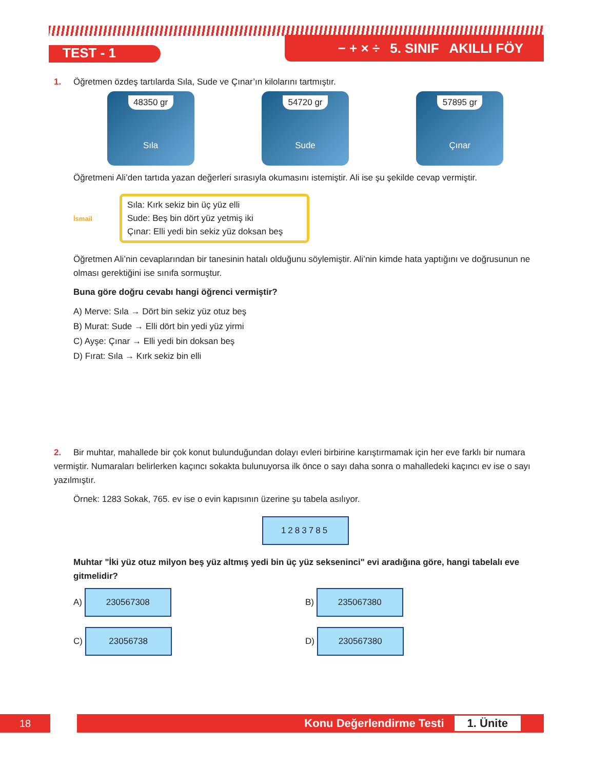TEST - 1
− + × ÷ 5. SINIF AKILLI FÖY
1. Öğretmen özdeş tartılarda Sıla, Sude ve Çınar’ın kilolarını tartmıştır.
48350 gr
Sıla
54720 gr
Sude
57895 gr
Çınar
Öğretmeni Ali’den tartıda yazan değerleri sırasıyla okumasını istemiştir. Ali ise şu şekilde cevap vermiştir.
İsmail
Sıla: Kırk sekiz bin üç yüz elli
Sude: Beş bin dört yüz yetmiş iki
Çınar: Elli yedi bin sekiz yüz doksan beş
Öğretmen Ali’nin cevaplarından bir tanesinin hatalı olduğunu söylemiştir. Ali’nin kimde hata yaptığını ve doğrusunun ne olması gerektiğini ise sınıfa sormuştur.
Buna göre doğru cevabı hangi öğrenci vermiştir?
A) Merve: Sıla → Dört bin sekiz yüz otuz beş
B) Murat: Sude → Elli dört bin yedi yüz yirmi
C) Ayşe: Çınar → Elli yedi bin doksan beş
D) Fırat: Sıla → Kırk sekiz bin elli
2. Bir muhtar, mahallede bir çok konut bulunduğundan dolayı evleri birbirine karıştırmamak için her eve farklı bir numara vermiştir. Numaraları belirlerken kaçıncı sokakta bulunuyorsa ilk önce o sayı daha sonra o mahalledeki kaçıncı ev ise o sayı yazılmıştır.
Örnek: 1283 Sokak, 765. ev ise o evin kapısının üzerine şu tabela asılıyor.
1283785
Muhtar "İki yüz otuz milyon beş yüz altmış yedi bin üç yüz sekseninci" evi aradığına göre, hangi tabelalı eve gitmelidir?
A) 230567308
B) 235067380
C) 23056738
D) 230567380
18
Konu Değerlendirme Testi 1. Ünite